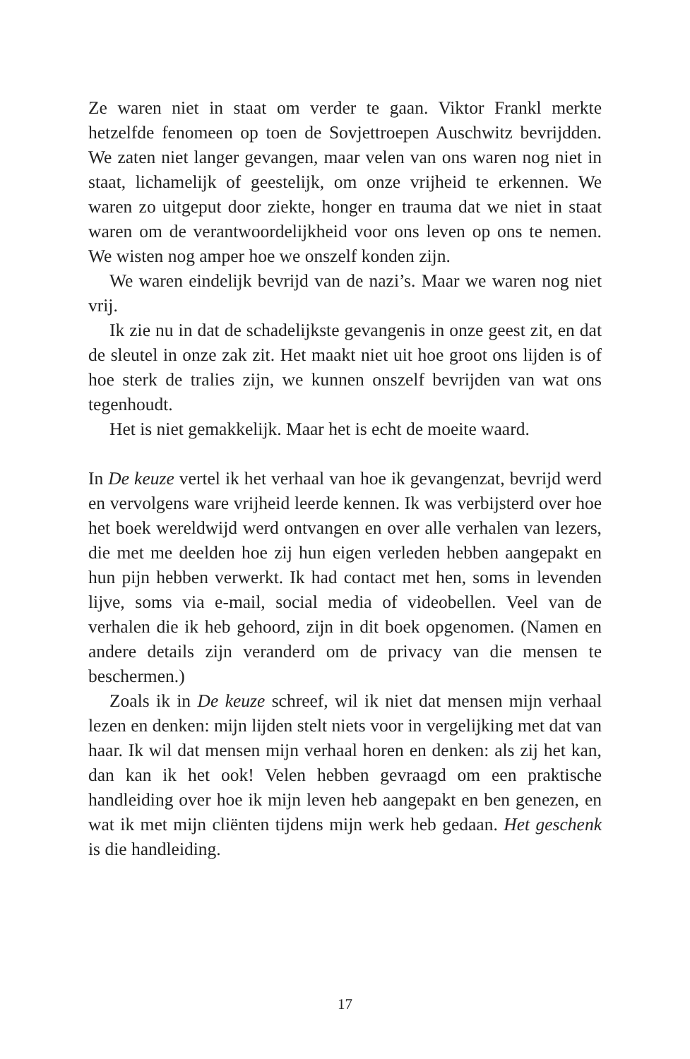Ze waren niet in staat om verder te gaan. Viktor Frankl merkte hetzelfde fenomeen op toen de Sovjettroepen Auschwitz bevrijd­den. We zaten niet langer gevangen, maar velen van ons waren nog niet in staat, lichamelijk of geestelijk, om onze vrijheid te erken­nen. We waren zo uitgeput door ziekte, honger en trauma dat we niet in staat waren om de verantwoordelijkheid voor ons leven op ons te nemen. We wisten nog amper hoe we onszelf konden zijn.
We waren eindelijk bevrijd van de nazi’s. Maar we waren nog niet vrij.
Ik zie nu in dat de schadelijkste gevangenis in onze geest zit, en dat de sleutel in onze zak zit. Het maakt niet uit hoe groot ons lijden is of hoe sterk de tralies zijn, we kunnen onszelf bevrijden van wat ons tegenhoudt.
Het is niet gemakkelijk. Maar het is echt de moeite waard.
In De keuze vertel ik het verhaal van hoe ik gevangenzat, bevrijd werd en vervolgens ware vrijheid leerde kennen. Ik was verbijs­terd over hoe het boek wereldwijd werd ontvangen en over alle verhalen van lezers, die met me deelden hoe zij hun eigen verle­den hebben aangepakt en hun pijn hebben verwerkt. Ik had con­tact met hen, soms in levenden lijve, soms via e-mail, social media of videobellen. Veel van de verhalen die ik heb gehoord, zijn in dit boek opgenomen. (Namen en andere details zijn ver­anderd om de privacy van die mensen te beschermen.)
Zoals ik in De keuze schreef, wil ik niet dat mensen mijn ver­haal lezen en denken: mijn lijden stelt niets voor in vergelijking met dat van haar. Ik wil dat mensen mijn verhaal horen en den­ken: als zij het kan, dan kan ik het ook! Velen hebben gevraagd om een praktische handleiding over hoe ik mijn leven heb aange­pakt en ben genezen, en wat ik met mijn cliënten tijdens mijn werk heb gedaan. Het geschenk is die handleiding.
17